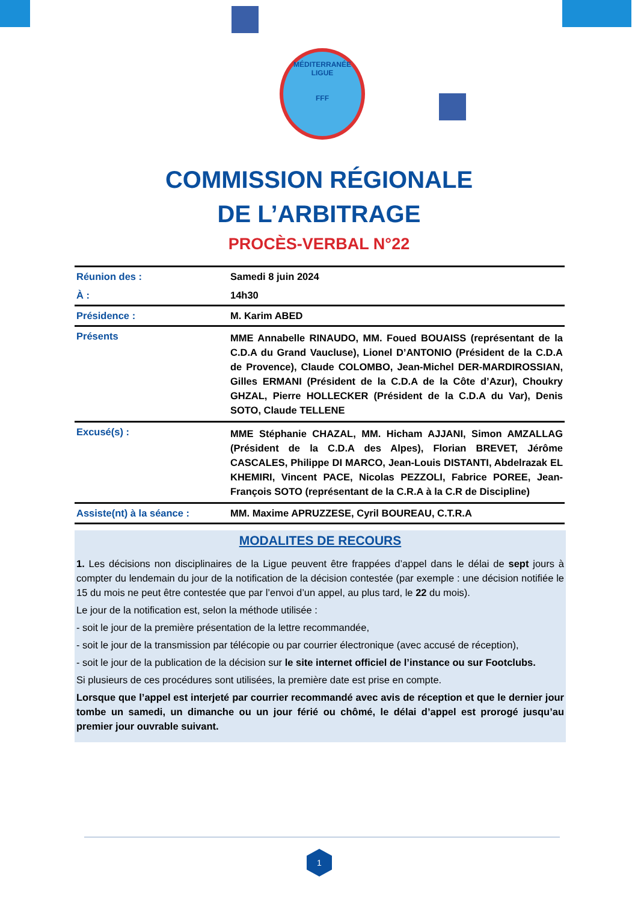MÉDITERRANÉE
LIGUE
FFF
COMMISSION RÉGIONALE
DE L’ARBITRAGE
PROCÈS-VERBAL N°22
| Réunion des : | Samedi 8 juin 2024 |
| À : | 14h30 |
| Présidence : | M. Karim ABED |
| Présents | MME Annabelle RINAUDO, MM. Foued BOUAISS (représentant de la C.D.A du Grand Vaucluse), Lionel D’ANTONIO (Président de la C.D.A de Provence), Claude COLOMBO, Jean-Michel DER-MARDIROSSIAN, Gilles ERMANI (Président de la C.D.A de la Côte d’Azur), Choukry GHZAL, Pierre HOLLECKER (Président de la C.D.A du Var), Denis SOTO, Claude TELLENE |
| Excusé(s) : | MME Stéphanie CHAZAL, MM. Hicham AJJANI, Simon AMZALLAG (Président de la C.D.A des Alpes), Florian BREVET, Jérôme CASCALES, Philippe DI MARCO, Jean-Louis DISTANTI, Abdelrazak EL KHEMIRI, Vincent PACE, Nicolas PEZZOLI, Fabrice POREE, Jean-François SOTO (représentant de la C.R.A à la C.R de Discipline) |
| Assiste(nt) à la séance : | MM. Maxime APRUZZESE, Cyril BOUREAU, C.T.R.A |
MODALITES DE RECOURS
1. Les décisions non disciplinaires de la Ligue peuvent être frappées d’appel dans le délai de sept jours à compter du lendemain du jour de la notification de la décision contestée (par exemple : une décision notifiée le 15 du mois ne peut être contestée que par l’envoi d’un appel, au plus tard, le 22 du mois).
Le jour de la notification est, selon la méthode utilisée :
- soit le jour de la première présentation de la lettre recommandée,
- soit le jour de la transmission par télécopie ou par courrier électronique (avec accusé de réception),
- soit le jour de la publication de la décision sur le site internet officiel de l’instance ou sur Footclubs.
Si plusieurs de ces procédures sont utilisées, la première date est prise en compte.
Lorsque que l’appel est interjeté par courrier recommandé avec avis de réception et que le dernier jour tombe un samedi, un dimanche ou un jour férié ou chômé, le délai d’appel est prorogé jusqu’au premier jour ouvrable suivant.
1